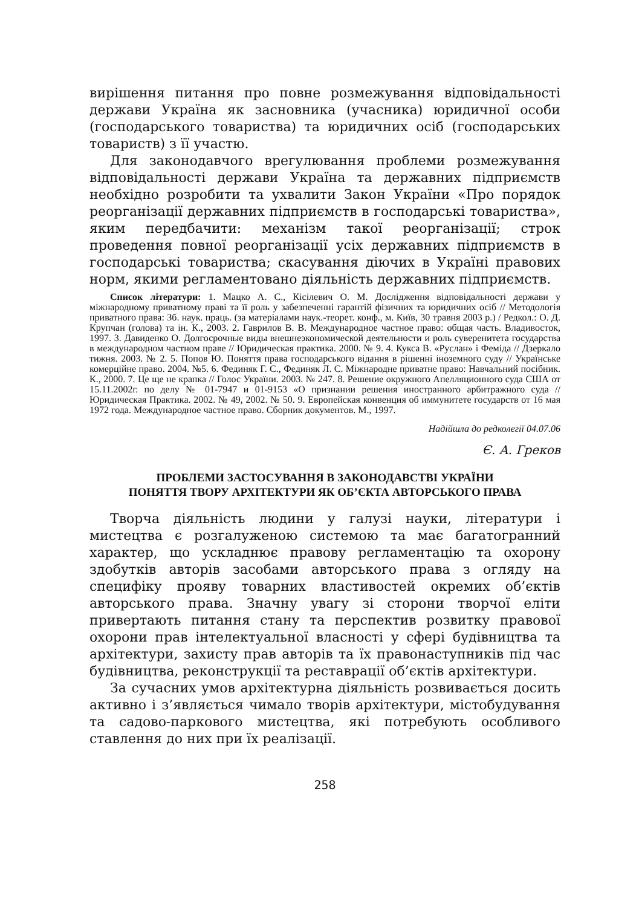вирішення питання про повне розмежування відповідальності держави Україна як засновника (учасника) юридичної особи (господарського товариства) та юридичних осіб (господарських товариств) з її участю.
Для законодавчого врегулювання проблеми розмежування відповідальності держави Україна та державних підприємств необхідно розробити та ухвалити Закон України «Про порядок реорганізації державних підприємств в господарські товариства», яким передбачити: механізм такої реорганізації; строк проведення повної реорганізації усіх державних підприємств в господарські товариства; скасування діючих в Україні правових норм, якими регламентовано діяльність державних підприємств.
Список літератури: 1. Мацко А. С., Кісілевич О. М. Дослідження відповідальності держави у міжнародному приватному праві та її роль у забезпеченні гарантій фізичних та юридичних осіб // Методологія приватного права: Зб. наук. праць. (за матеріалами наук.-теорет. конф., м. Київ, 30 травня 2003 р.) / Редкол.: О. Д. Крупчан (голова) та ін. К., 2003. 2. Гаврилов В. В. Международное частное право: общая часть. Владивосток, 1997. 3. Давиденко О. Долгосрочные виды внешнеэкономической деятельности и роль суверенитета государства в международном частном праве // Юридическая практика. 2000. № 9. 4. Кукса В. «Руслан» і Феміда // Дзеркало тижня. 2003. № 2. 5. Попов Ю. Поняття права господарського відання в рішенні іноземного суду // Українське комерційне право. 2004. №5. 6. Фединяк Г. С., Фединяк Л. С. Міжнародне приватне право: Навчальний посібник. К., 2000. 7. Це ще не крапка // Голос України. 2003. № 247. 8. Решение окружного Апелляционного суда США от 15.11.2002г. по делу № 01-7947 и 01-9153 «О признании решения иностранного арбитражного суда // Юридическая Практика. 2002. № 49, 2002. № 50. 9. Европейская конвенция об иммунитете государств от 16 мая 1972 года. Международное частное право. Сборник документов. М., 1997.
Надійшла до редколегії 04.07.06
Є. А. Греков
ПРОБЛЕМИ ЗАСТОСУВАННЯ В ЗАКОНОДАВСТВІ УКРАЇНИ
ПОНЯТТЯ ТВОРУ АРХІТЕКТУРИ ЯК ОБ’ЄКТА АВТОРСЬКОГО ПРАВА
Творча діяльність людини у галузі науки, літератури і мистецтва є розгалуженою системою та має багатогранний характер, що ускладнює правову регламентацію та охорону здобутків авторів засобами авторського права з огляду на специфіку прояву товарних властивостей окремих об’єктів авторського права. Значну увагу зі сторони творчої еліти привертають питання стану та перспектив розвитку правової охорони прав інтелектуальної власності у сфері будівництва та архітектури, захисту прав авторів та їх правонаступників під час будівництва, реконструкції та реставрації об’єктів архітектури.
За сучасних умов архітектурна діяльність розвивається досить активно і з’являється чимало творів архітектури, містобудування та садово-паркового мистецтва, які потребують особливого ставлення до них при їх реалізації.
258